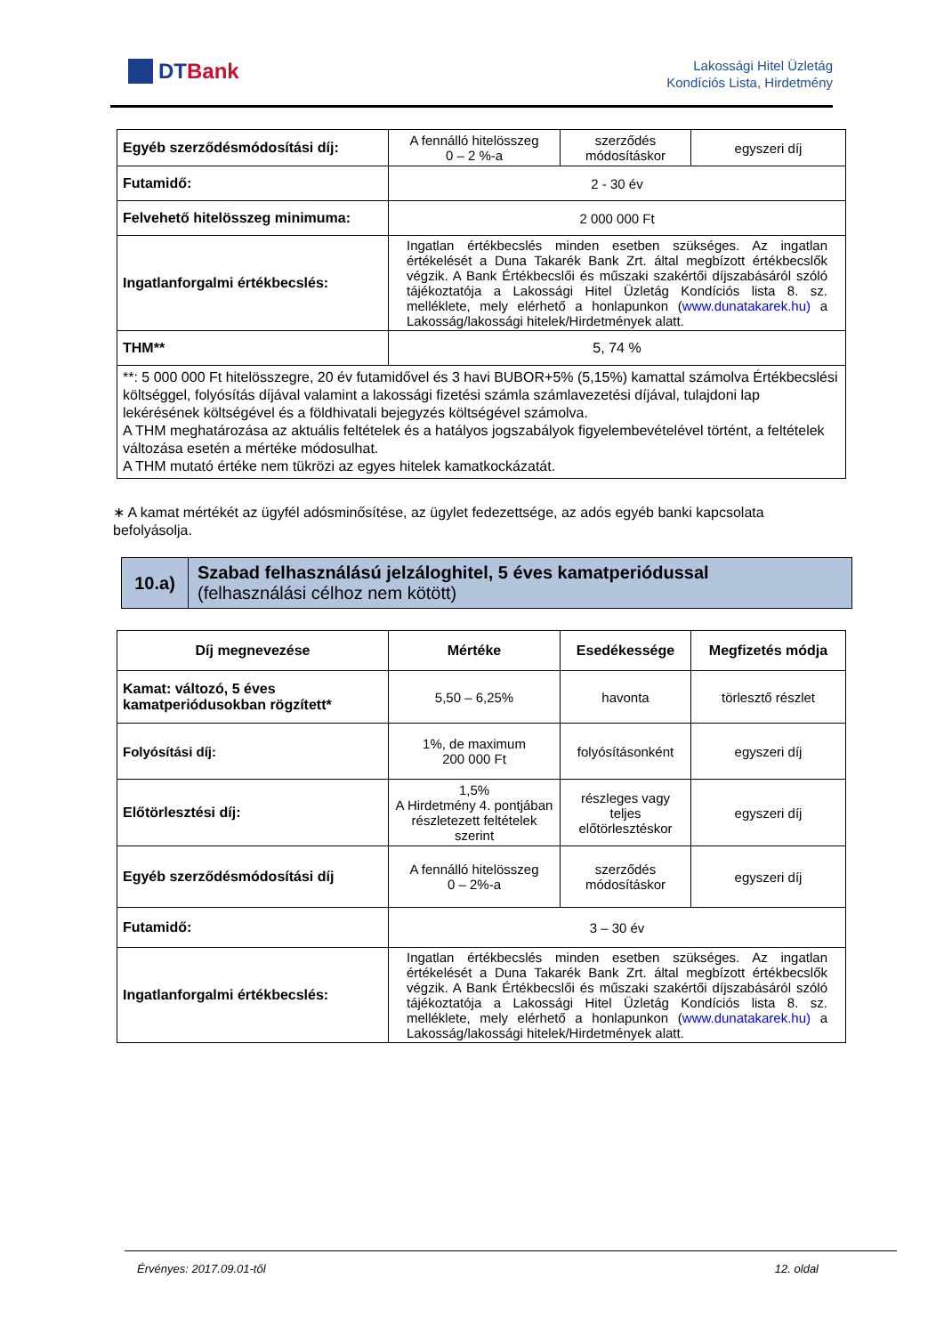DTBank
Lakossági Hitel Üzletág
Kondíciós Lista, Hirdetmény
| Egyéb szerződésmódosítási díj: | A fennálló hitelösszeg 0 – 2 %-a | szerződés módosításkor | egyszeri díj |
| Futamidő: | 2 - 30 év | | |
| Felvehető hitelösszeg minimuma: | 2 000 000 Ft | | |
| Ingatlanforgalmi értékbecslés: | Ingatlan értékbecslés minden esetben szükséges. Az ingatlan értékelését a Duna Takarék Bank Zrt. által megbízott értékbecslők végzik. A Bank Értékbecslői és műszaki szakértői díjszabásáról szóló tájékoztatója a Lakossági Hitel Üzletág Kondíciós lista 8. sz. melléklete, mely elérhető a honlapunkon ( www.dunatakarek.hu) a Lakosság/lakossági hitelek/Hirdetmények alatt. | | |
| THM** | 5, 74 % | | |
| **: 5 000 000 Ft hitelösszegre, 20 év futamidővel és 3 havi BUBOR+5% (5,15%) kamattal számolva Értékbecslési költséggel, folyósítás díjával valamint a lakossági fizetési számla számlavezetési díjával, tulajdoni lap lekérésének költségével és a földhivatali bejegyzés költségével számolva. A THM meghatározása az aktuális feltételek és a hatályos jogszabályok figyelembevételével történt, a feltételek változása esetén a mértéke módosulhat. A THM mutató értéke nem tükrözi az egyes hitelek kamatkockázatát. | | | |
∗ A kamat mértékét az ügyfél adósminősítése, az ügylet fedezettsége, az adós egyéb banki kapcsolata befolyásolja.
10.a)
Szabad felhasználású jelzáloghitel, 5 éves kamatperiódussal
(felhasználási célhoz nem kötött)
| Díj megnevezése | Mértéke | Esedékessége | Megfizetés módja |
| --- | --- | --- | --- |
| Kamat: változó, 5 éves kamatperiódusokban rögzített* | 5,50 – 6,25% | havonta | törlesztő részlet |
| Folyósítási díj: | 1%, de maximum 200 000 Ft | folyósításonként | egyszeri díj |
| Előtörlesztési díj: | 1,5% A Hirdetmény 4. pontjában részletezett feltételek szerint | részleges vagy teljes előtörlesztéskor | egyszeri díj |
| Egyéb szerződésmódosítási díj | A fennálló hitelösszeg 0 – 2%-a | szerződés módosításkor | egyszeri díj |
| Futamidő: | 3 – 30 év | | |
| Ingatlanforgalmi értékbecslés: | Ingatlan értékbecslés minden esetben szükséges. Az ingatlan értékelését a Duna Takarék Bank Zrt. által megbízott értékbecslők végzik. A Bank Értékbecslői és műszaki szakértői díjszabásáról szóló tájékoztatója a Lakossági Hitel Üzletág Kondíciós lista 8. sz. melléklete, mely elérhető a honlapunkon ( www.dunatakarek.hu) a Lakosság/lakossági hitelek/Hirdetmények alatt. | | |
Érvényes: 2017.09.01-től 12. oldal